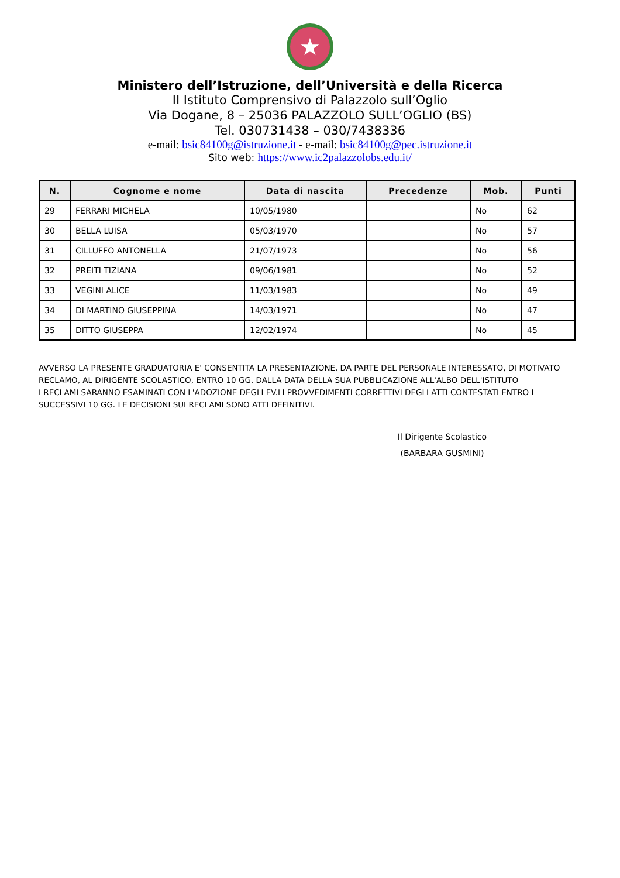★
Ministero dell’Istruzione, dell’Università e della Ricerca
II Istituto Comprensivo di Palazzolo sull’Oglio
Via Dogane, 8 – 25036 PALAZZOLO SULL’OGLIO (BS)
Tel. 030731438 – 030/7438336
e-mail: bsic84100g@istruzione.it - e-mail: bsic84100g@pec.istruzione.it
Sito web: https://www.ic2palazzolobs.edu.it/
| N. | Cognome e nome | Data di nascita | Precedenze | Mob. | Punti |
| --- | --- | --- | --- | --- | --- |
| 29 | FERRARI MICHELA | 10/05/1980 | | No | 62 |
| 30 | BELLA LUISA | 05/03/1970 | | No | 57 |
| 31 | CILLUFFO ANTONELLA | 21/07/1973 | | No | 56 |
| 32 | PREITI TIZIANA | 09/06/1981 | | No | 52 |
| 33 | VEGINI ALICE | 11/03/1983 | | No | 49 |
| 34 | DI MARTINO GIUSEPPINA | 14/03/1971 | | No | 47 |
| 35 | DITTO GIUSEPPA | 12/02/1974 | | No | 45 |
AVVERSO LA PRESENTE GRADUATORIA E' CONSENTITA LA PRESENTAZIONE, DA PARTE DEL PERSONALE INTERESSATO, DI MOTIVATO RECLAMO, AL DIRIGENTE SCOLASTICO, ENTRO 10 GG. DALLA DATA DELLA SUA PUBBLICAZIONE ALL'ALBO DELL'ISTITUTO
I RECLAMI SARANNO ESAMINATI CON L'ADOZIONE DEGLI EV.LI PROVVEDIMENTI CORRETTIVI DEGLI ATTI CONTESTATI ENTRO I SUCCESSIVI 10 GG. LE DECISIONI SUI RECLAMI SONO ATTI DEFINITIVI.
Il Dirigente Scolastico
(BARBARA GUSMINI)